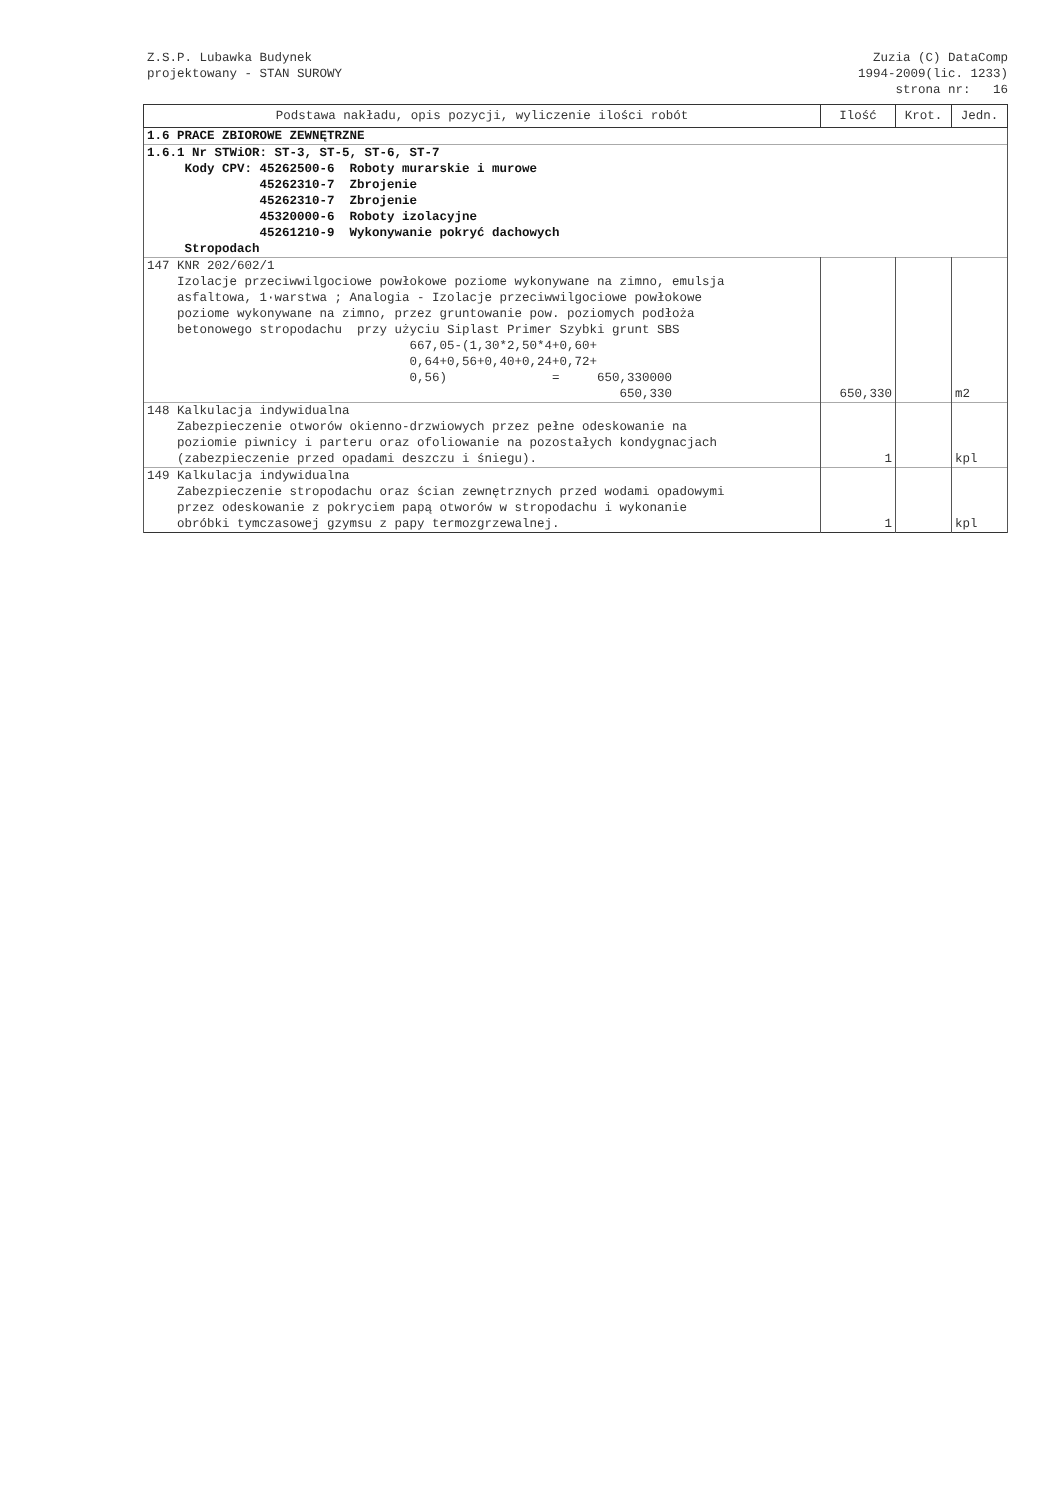Z.S.P. Lubawka Budynek
projektowany - STAN SUROWY
Zuzia (C) DataComp
1994-2009(lic. 1233)
strona nr: 16
| Podstawa nakładu, opis pozycji, wyliczenie ilości robót | Ilość | Krot. | Jedn. |
| --- | --- | --- | --- |
| 1.6 PRACE ZBIOROWE ZEWNĘTRZNE | | | |
| 1.6.1 Nr STWiOR: ST-3, ST-5, ST-6, ST-7 Kody CPV: 45262500-6 Roboty murarskie i murowe 45262310-7 Zbrojenie 45262310-7 Zbrojenie 45320000-6 Roboty izolacyjne 45261210-9 Wykonywanie pokryć dachowych Stropodach | | | |
| 147 KNR 202/602/1 Izolacje przeciwwilgociowe powłokowe poziome wykonywane na zimno, emulsja asfaltowa, 1·warstwa ; Analogia - Izolacje przeciwwilgociowe powłokowe poziome wykonywane na zimno, przez gruntowanie pow. poziomych podłoża betonowego stropodachu przy użyciu Siplast Primer Szybki grunt SBS 667,05-(1,30*2,50*4+0,60+ 0,64+0,56+0,40+0,24+0,72+ 0,56) = 650,330000 650,330 | 650,330 | | m2 |
| 148 Kalkulacja indywidualna Zabezpieczenie otworów okienno-drzwiowych przez pełne odeskowanie na poziomie piwnicy i parteru oraz ofoliowanie na pozostałych kondygnacjach (zabezpieczenie przed opadami deszczu i śniegu). | 1 | | kpl |
| 149 Kalkulacja indywidualna Zabezpieczenie stropodachu oraz ścian zewnętrznych przed wodami opadowymi przez odeskowanie z pokryciem papą otworów w stropodachu i wykonanie obróbki tymczasowej gzymsu z papy termozgrzewalnej. | 1 | | kpl |